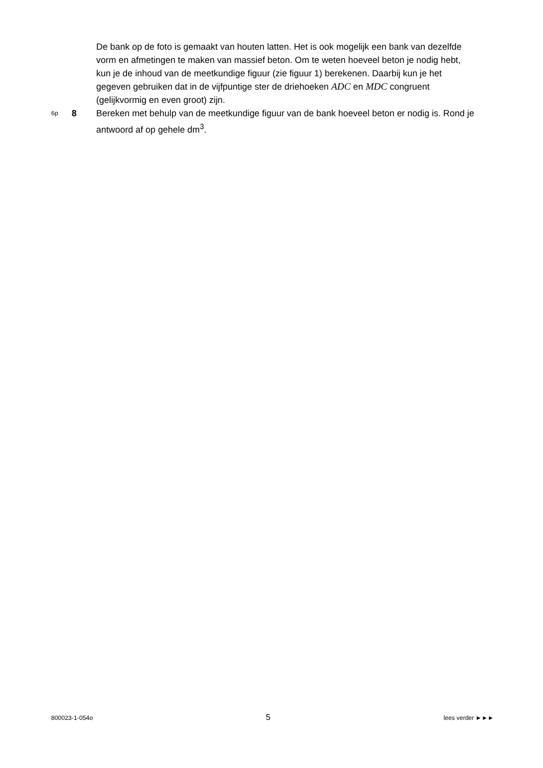De bank op de foto is gemaakt van houten latten. Het is ook mogelijk een bank van dezelfde vorm en afmetingen te maken van massief beton. Om te weten hoeveel beton je nodig hebt, kun je de inhoud van de meetkundige figuur (zie figuur 1) berekenen. Daarbij kun je het gegeven gebruiken dat in de vijfpuntige ster de driehoeken ADC en MDC congruent (gelijkvormig en even groot) zijn.
6p 8 Bereken met behulp van de meetkundige figuur van de bank hoeveel beton er nodig is. Rond je antwoord af op gehele dm<sup>3</sup>.
800023-1-054o 5 lees verder ►►►